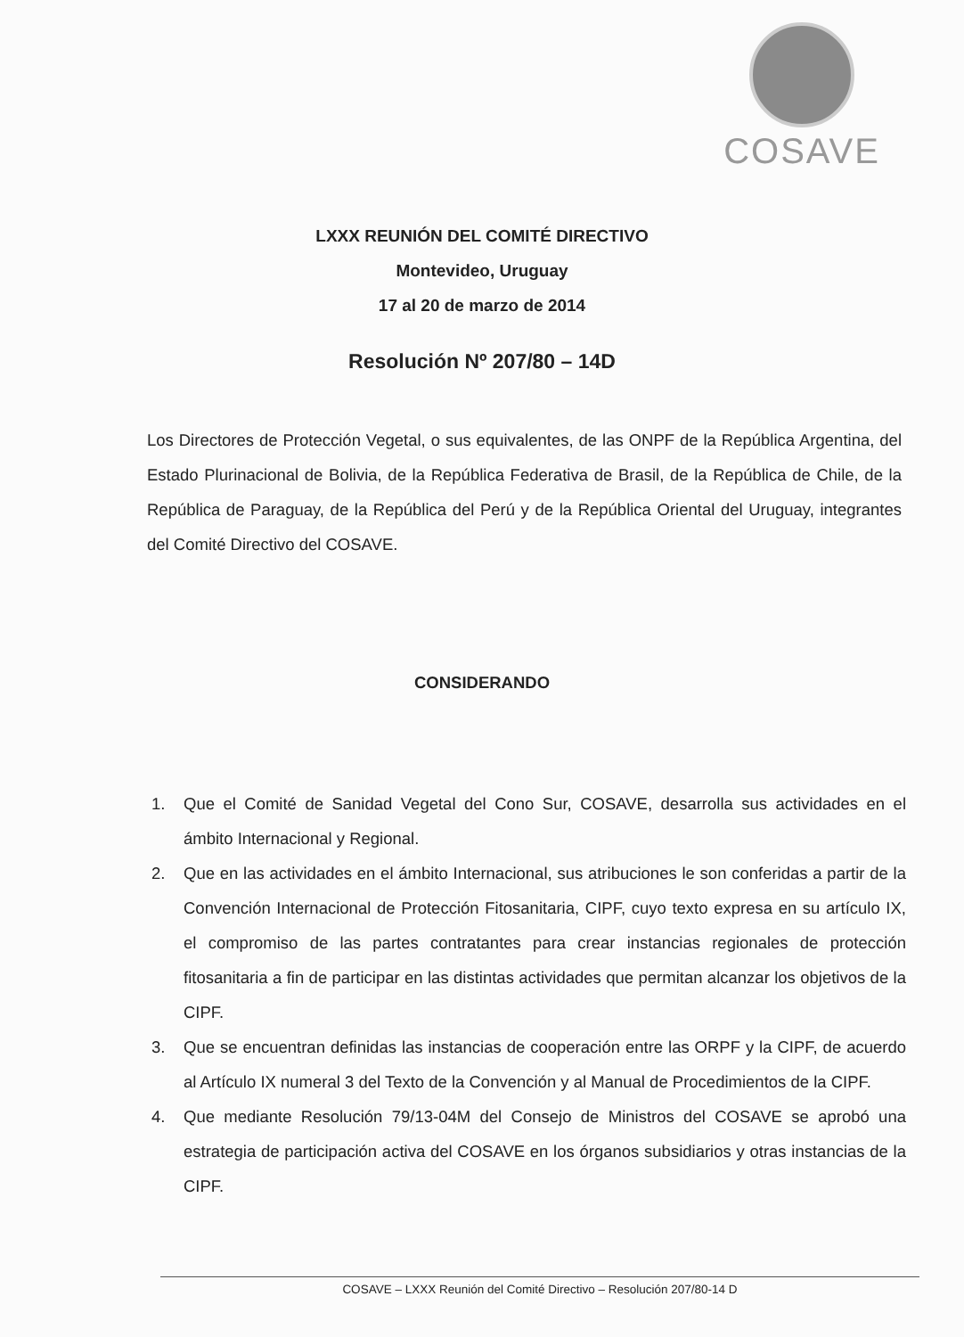COSAVE
LXXX REUNIÓN DEL COMITÉ DIRECTIVO
Montevideo, Uruguay
17 al 20 de marzo de 2014
Resolución Nº 207/80 – 14D
Los Directores de Protección Vegetal, o sus equivalentes, de las ONPF de la República Argentina, del Estado Plurinacional de Bolivia, de la República Federativa de Brasil, de la República de Chile, de la República de Paraguay, de la República del Perú y de la República Oriental del Uruguay, integrantes del Comité Directivo del COSAVE.
CONSIDERANDO
1. Que el Comité de Sanidad Vegetal del Cono Sur, COSAVE, desarrolla sus actividades en el ámbito Internacional y Regional.
2. Que en las actividades en el ámbito Internacional, sus atribuciones le son conferidas a partir de la Convención Internacional de Protección Fitosanitaria, CIPF, cuyo texto expresa en su artículo IX, el compromiso de las partes contratantes para crear instancias regionales de protección fitosanitaria a fin de participar en las distintas actividades que permitan alcanzar los objetivos de la CIPF.
3. Que se encuentran definidas las instancias de cooperación entre las ORPF y la CIPF, de acuerdo al Artículo IX numeral 3 del Texto de la Convención y al Manual de Procedimientos de la CIPF.
4. Que mediante Resolución 79/13-04M del Consejo de Ministros del COSAVE se aprobó una estrategia de participación activa del COSAVE en los órganos subsidiarios y otras instancias de la CIPF.
COSAVE – LXXX Reunión del Comité Directivo – Resolución 207/80-14 D